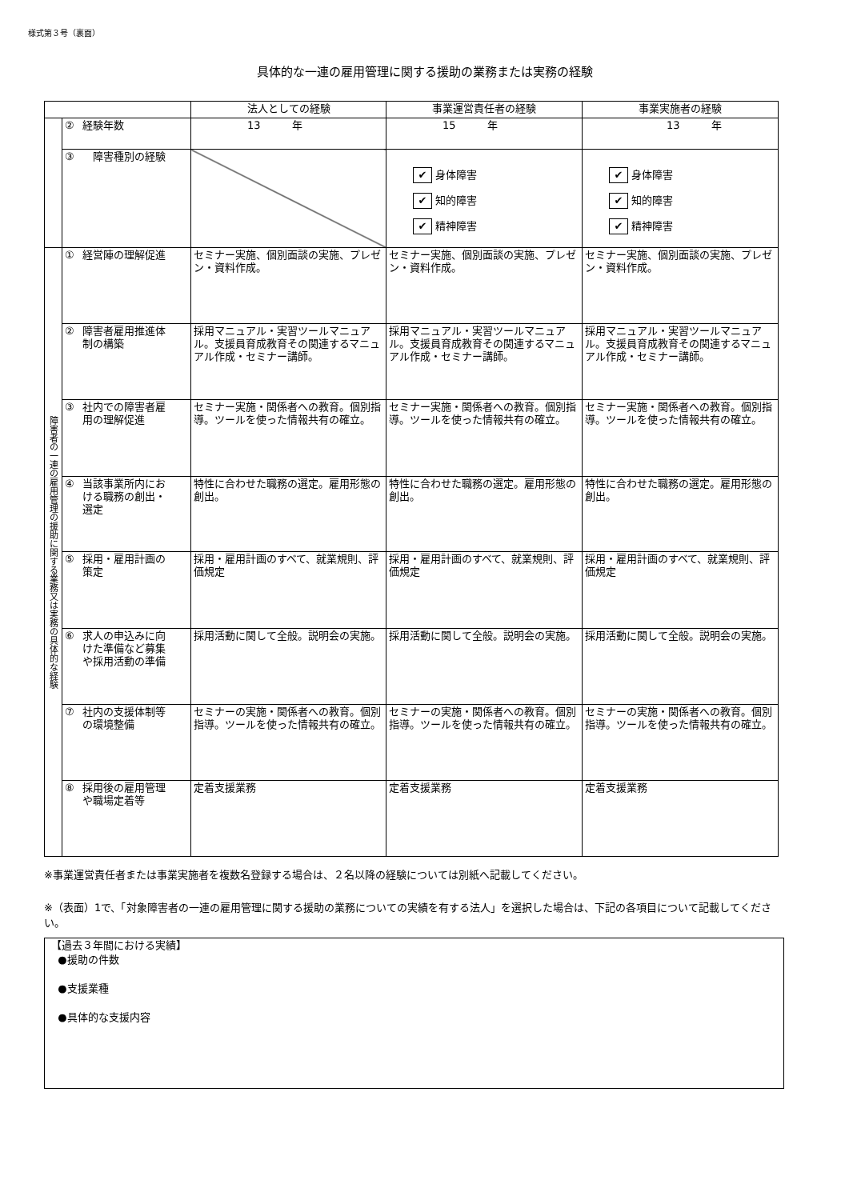様式第３号（裏面）
具体的な一連の雇用管理に関する援助の業務または実務の経験
| | | 法人としての経験 | 事業運営責任者の経験 | 事業実施者の経験 |
| --- | --- | --- | --- | --- |
| | ② 経験年数 | 13 年 | 15 年 | 13 年 |
| | ③ 障害種別の経験 | | ✔ 身体障害 ✔ 知的障害 ✔ 精神障害 | ✔ 身体障害 ✔ 知的障害 ✔ 精神障害 |
| 障害者の一連の雇用管理の援助に関する業務又は実務の具体的な経験 | ① 経営陣の理解促進 | セミナー実施、個別面談の実施、プレゼン・資料作成。 | セミナー実施、個別面談の実施、プレゼン・資料作成。 | セミナー実施、個別面談の実施、プレゼン・資料作成。 |
| | ② 障害者雇用推進体 制の構築 | 採用マニュアル・実習ツールマニュアル。支援員育成教育その関連するマニュアル作成・セミナー講師。 | 採用マニュアル・実習ツールマニュアル。支援員育成教育その関連するマニュアル作成・セミナー講師。 | 採用マニュアル・実習ツールマニュアル。支援員育成教育その関連するマニュアル作成・セミナー講師。 |
| | ③ 社内での障害者雇 用の理解促進 | セミナー実施・関係者への教育。個別指導。ツールを使った情報共有の確立。 | セミナー実施・関係者への教育。個別指導。ツールを使った情報共有の確立。 | セミナー実施・関係者への教育。個別指導。ツールを使った情報共有の確立。 |
| | ④ 当該事業所内にお ける職務の創出・ 選定 | 特性に合わせた職務の選定。雇用形態の創出。 | 特性に合わせた職務の選定。雇用形態の創出。 | 特性に合わせた職務の選定。雇用形態の創出。 |
| | ⑤ 採用・雇用計画の 策定 | 採用・雇用計画のすべて、就業規則、評価規定 | 採用・雇用計画のすべて、就業規則、評価規定 | 採用・雇用計画のすべて、就業規則、評価規定 |
| | ⑥ 求人の申込みに向 けた準備など募集 や採用活動の準備 | 採用活動に関して全般。説明会の実施。 | 採用活動に関して全般。説明会の実施。 | 採用活動に関して全般。説明会の実施。 |
| | ⑦ 社内の支援体制等 の環境整備 | セミナーの実施・関係者への教育。個別指導。ツールを使った情報共有の確立。 | セミナーの実施・関係者への教育。個別指導。ツールを使った情報共有の確立。 | セミナーの実施・関係者への教育。個別指導。ツールを使った情報共有の確立。 |
| | ⑧ 採用後の雇用管理 や職場定着等 | 定着支援業務 | 定着支援業務 | 定着支援業務 |
※事業運営責任者または事業実施者を複数名登録する場合は、２名以降の経験については別紙へ記載してください。
※（表面）1で、「対象障害者の一連の雇用管理に関する援助の業務についての実績を有する法人」を選択した場合は、下記の各項目について記載してください。
【過去３年間における実績】
●援助の件数
●支援業種
●具体的な支援内容